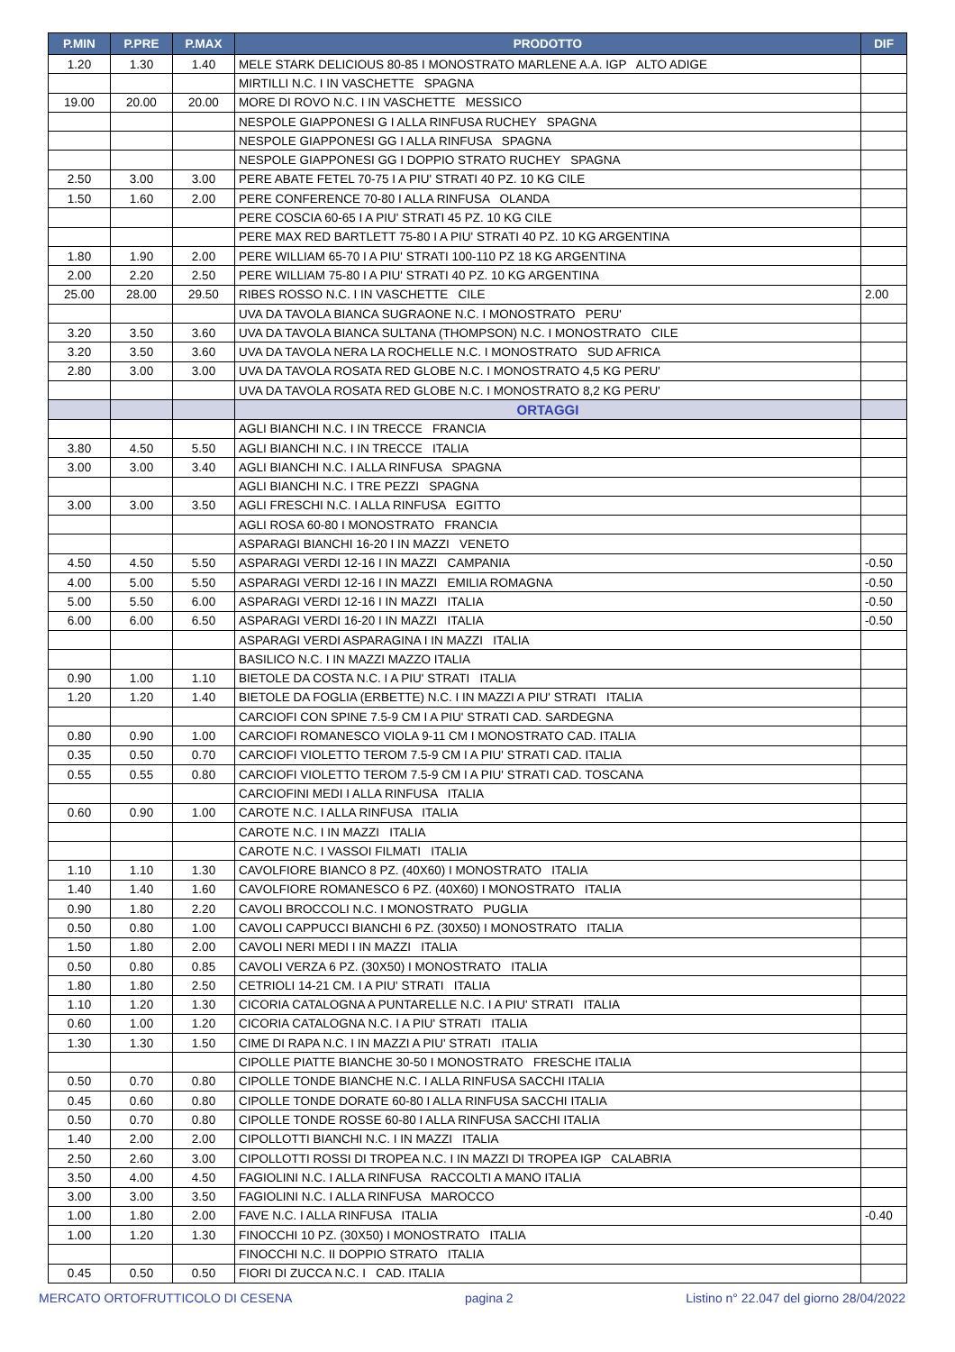| P.MIN | P.PRE | P.MAX | PRODOTTO | DIF |
| --- | --- | --- | --- | --- |
| 1.20 | 1.30 | 1.40 | MELE STARK DELICIOUS 80-85 I MONOSTRATO MARLENE A.A. IGP ALTO ADIGE | |
| | | | MIRTILLI N.C. I IN VASCHETTE SPAGNA | |
| 19.00 | 20.00 | 20.00 | MORE DI ROVO N.C. I IN VASCHETTE MESSICO | |
| | | | NESPOLE GIAPPONESI G I ALLA RINFUSA RUCHEY SPAGNA | |
| | | | NESPOLE GIAPPONESI GG I ALLA RINFUSA SPAGNA | |
| | | | NESPOLE GIAPPONESI GG I DOPPIO STRATO RUCHEY SPAGNA | |
| 2.50 | 3.00 | 3.00 | PERE ABATE FETEL 70-75 I A PIU' STRATI 40 PZ. 10 KG CILE | |
| 1.50 | 1.60 | 2.00 | PERE CONFERENCE 70-80 I ALLA RINFUSA OLANDA | |
| | | | PERE COSCIA 60-65 I A PIU' STRATI 45 PZ. 10 KG CILE | |
| | | | PERE MAX RED BARTLETT 75-80 I A PIU' STRATI 40 PZ. 10 KG ARGENTINA | |
| 1.80 | 1.90 | 2.00 | PERE WILLIAM 65-70 I A PIU' STRATI 100-110 PZ 18 KG ARGENTINA | |
| 2.00 | 2.20 | 2.50 | PERE WILLIAM 75-80 I A PIU' STRATI 40 PZ. 10 KG ARGENTINA | |
| 25.00 | 28.00 | 29.50 | RIBES ROSSO N.C. I IN VASCHETTE CILE | 2.00 |
| | | | UVA DA TAVOLA BIANCA SUGRAONE N.C. I MONOSTRATO PERU' | |
| 3.20 | 3.50 | 3.60 | UVA DA TAVOLA BIANCA SULTANA (THOMPSON) N.C. I MONOSTRATO CILE | |
| 3.20 | 3.50 | 3.60 | UVA DA TAVOLA NERA LA ROCHELLE N.C. I MONOSTRATO SUD AFRICA | |
| 2.80 | 3.00 | 3.00 | UVA DA TAVOLA ROSATA RED GLOBE N.C. I MONOSTRATO 4,5 KG PERU' | |
| | | | UVA DA TAVOLA ROSATA RED GLOBE N.C. I MONOSTRATO 8,2 KG PERU' | |
| | | | ORTAGGI | |
| | | | AGLI BIANCHI N.C. I IN TRECCE FRANCIA | |
| 3.80 | 4.50 | 5.50 | AGLI BIANCHI N.C. I IN TRECCE ITALIA | |
| 3.00 | 3.00 | 3.40 | AGLI BIANCHI N.C. I ALLA RINFUSA SPAGNA | |
| | | | AGLI BIANCHI N.C. I TRE PEZZI SPAGNA | |
| 3.00 | 3.00 | 3.50 | AGLI FRESCHI N.C. I ALLA RINFUSA EGITTO | |
| | | | AGLI ROSA 60-80 I MONOSTRATO FRANCIA | |
| | | | ASPARAGI BIANCHI 16-20 I IN MAZZI VENETO | |
| 4.50 | 4.50 | 5.50 | ASPARAGI VERDI 12-16 I IN MAZZI CAMPANIA | -0.50 |
| 4.00 | 5.00 | 5.50 | ASPARAGI VERDI 12-16 I IN MAZZI EMILIA ROMAGNA | -0.50 |
| 5.00 | 5.50 | 6.00 | ASPARAGI VERDI 12-16 I IN MAZZI ITALIA | -0.50 |
| 6.00 | 6.00 | 6.50 | ASPARAGI VERDI 16-20 I IN MAZZI ITALIA | -0.50 |
| | | | ASPARAGI VERDI ASPARAGINA I IN MAZZI ITALIA | |
| | | | BASILICO N.C. I IN MAZZI MAZZO ITALIA | |
| 0.90 | 1.00 | 1.10 | BIETOLE DA COSTA N.C. I A PIU' STRATI ITALIA | |
| 1.20 | 1.20 | 1.40 | BIETOLE DA FOGLIA (ERBETTE) N.C. I IN MAZZI A PIU' STRATI ITALIA | |
| | | | CARCIOFI CON SPINE 7.5-9 CM I A PIU' STRATI CAD. SARDEGNA | |
| 0.80 | 0.90 | 1.00 | CARCIOFI ROMANESCO VIOLA 9-11 CM I MONOSTRATO CAD. ITALIA | |
| 0.35 | 0.50 | 0.70 | CARCIOFI VIOLETTO TEROM 7.5-9 CM I A PIU' STRATI CAD. ITALIA | |
| 0.55 | 0.55 | 0.80 | CARCIOFI VIOLETTO TEROM 7.5-9 CM I A PIU' STRATI CAD. TOSCANA | |
| | | | CARCIOFINI MEDI I ALLA RINFUSA ITALIA | |
| 0.60 | 0.90 | 1.00 | CAROTE N.C. I ALLA RINFUSA ITALIA | |
| | | | CAROTE N.C. I IN MAZZI ITALIA | |
| | | | CAROTE N.C. I VASSOI FILMATI ITALIA | |
| 1.10 | 1.10 | 1.30 | CAVOLFIORE BIANCO 8 PZ. (40X60) I MONOSTRATO ITALIA | |
| 1.40 | 1.40 | 1.60 | CAVOLFIORE ROMANESCO 6 PZ. (40X60) I MONOSTRATO ITALIA | |
| 0.90 | 1.80 | 2.20 | CAVOLI BROCCOLI N.C. I MONOSTRATO PUGLIA | |
| 0.50 | 0.80 | 1.00 | CAVOLI CAPPUCCI BIANCHI 6 PZ. (30X50) I MONOSTRATO ITALIA | |
| 1.50 | 1.80 | 2.00 | CAVOLI NERI MEDI I IN MAZZI ITALIA | |
| 0.50 | 0.80 | 0.85 | CAVOLI VERZA 6 PZ. (30X50) I MONOSTRATO ITALIA | |
| 1.80 | 1.80 | 2.50 | CETRIOLI 14-21 CM. I A PIU' STRATI ITALIA | |
| 1.10 | 1.20 | 1.30 | CICORIA CATALOGNA A PUNTARELLE N.C. I A PIU' STRATI ITALIA | |
| 0.60 | 1.00 | 1.20 | CICORIA CATALOGNA N.C. I A PIU' STRATI ITALIA | |
| 1.30 | 1.30 | 1.50 | CIME DI RAPA N.C. I IN MAZZI A PIU' STRATI ITALIA | |
| | | | CIPOLLE PIATTE BIANCHE 30-50 I MONOSTRATO FRESCHE ITALIA | |
| 0.50 | 0.70 | 0.80 | CIPOLLE TONDE BIANCHE N.C. I ALLA RINFUSA SACCHI ITALIA | |
| 0.45 | 0.60 | 0.80 | CIPOLLE TONDE DORATE 60-80 I ALLA RINFUSA SACCHI ITALIA | |
| 0.50 | 0.70 | 0.80 | CIPOLLE TONDE ROSSE 60-80 I ALLA RINFUSA SACCHI ITALIA | |
| 1.40 | 2.00 | 2.00 | CIPOLLOTTI BIANCHI N.C. I IN MAZZI ITALIA | |
| 2.50 | 2.60 | 3.00 | CIPOLLOTTI ROSSI DI TROPEA N.C. I IN MAZZI DI TROPEA IGP CALABRIA | |
| 3.50 | 4.00 | 4.50 | FAGIOLINI N.C. I ALLA RINFUSA RACCOLTI A MANO ITALIA | |
| 3.00 | 3.00 | 3.50 | FAGIOLINI N.C. I ALLA RINFUSA MAROCCO | |
| 1.00 | 1.80 | 2.00 | FAVE N.C. I ALLA RINFUSA ITALIA | -0.40 |
| 1.00 | 1.20 | 1.30 | FINOCCHI 10 PZ. (30X50) I MONOSTRATO ITALIA | |
| | | | FINOCCHI N.C. II DOPPIO STRATO ITALIA | |
| 0.45 | 0.50 | 0.50 | FIORI DI ZUCCA N.C. I CAD. ITALIA | |
MERCATO ORTOFRUTTICOLO DI CESENA pagina 2 Listino n° 22.047 del giorno 28/04/2022